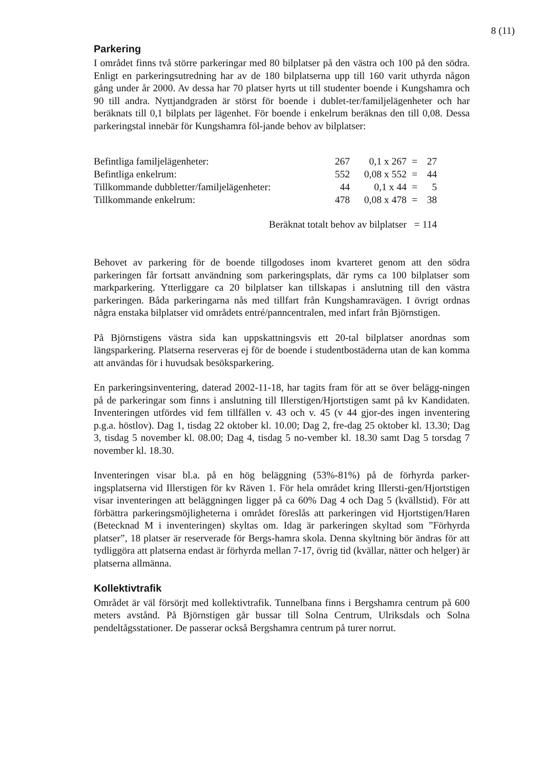8 (11)
Parkering
I området finns två större parkeringar med 80 bilplatser på den västra och 100 på den södra. Enligt en parkeringsutredning har av de 180 bilplatserna upp till 160 varit uthyrda någon gång under år 2000. Av dessa har 70 platser hyrts ut till studenter boende i Kungshamra och 90 till andra. Nyttjandgraden är störst för boende i dublet-ter/familjelägenheter och har beräknats till 0,1 bilplats per lägenhet. För boende i enkelrum beräknas den till 0,08. Dessa parkeringstal innebär för Kungshamra föl-jande behov av bilplatser:
| Befintliga familjelägenheter: | 267 | 0,1 x 267 | = | 27 |
| Befintliga enkelrum: | 552 | 0,08 x 552 | = | 44 |
| Tillkommande dubbletter/familjelägenheter: | 44 | 0,1 x 44 | = | 5 |
| Tillkommande enkelrum: | 478 | 0,08 x 478 | = | 38 |
| Beräknat totalt behov av bilplatser | | | = 114 | |
Behovet av parkering för de boende tillgodoses inom kvarteret genom att den södra parkeringen får fortsatt användning som parkeringsplats, där ryms ca 100 bilplatser som markparkering. Ytterliggare ca 20 bilplatser kan tillskapas i anslutning till den västra parkeringen. Båda parkeringarna nås med tillfart från Kungshamravägen. I övrigt ordnas några enstaka bilplatser vid områdets entré/panncentralen, med infart från Björnstigen.
På Björnstigens västra sida kan uppskattningsvis ett 20-tal bilplatser anordnas som längsparkering. Platserna reserveras ej för de boende i studentbostäderna utan de kan komma att användas för i huvudsak besöksparkering.
En parkeringsinventering, daterad 2002-11-18, har tagits fram för att se över belägg-ningen på de parkeringar som finns i anslutning till Illerstigen/Hjortstigen samt på kv Kandidaten. Inventeringen utfördes vid fem tillfällen v. 43 och v. 45 (v 44 gjor-des ingen inventering p.g.a. höstlov). Dag 1, tisdag 22 oktober kl. 10.00; Dag 2, fre-dag 25 oktober kl. 13.30; Dag 3, tisdag 5 november kl. 08.00; Dag 4, tisdag 5 no-vember kl. 18.30 samt Dag 5 torsdag 7 november kl. 18.30.
Inventeringen visar bl.a. på en hög beläggning (53%-81%) på de förhyrda parker-ingsplatserna vid Illerstigen för kv Räven 1. För hela området kring Illersti-gen/Hjortstigen visar inventeringen att beläggningen ligger på ca 60% Dag 4 och Dag 5 (kvällstid). För att förbättra parkeringsmöjligheterna i området föreslås att parkeringen vid Hjortstigen/Haren (Betecknad M i inventeringen) skyltas om. Idag är parkeringen skyltad som ”Förhyrda platser”, 18 platser är reserverade för Bergs-hamra skola. Denna skyltning bör ändras för att tydliggöra att platserna endast är förhyrda mellan 7-17, övrig tid (kvällar, nätter och helger) är platserna allmänna.
Kollektivtrafik
Området är väl försörjt med kollektivtrafik. Tunnelbana finns i Bergshamra centrum på 600 meters avstånd. På Björnstigen går bussar till Solna Centrum, Ulriksdals och Solna pendeltågsstationer. De passerar också Bergshamra centrum på turer norrut.